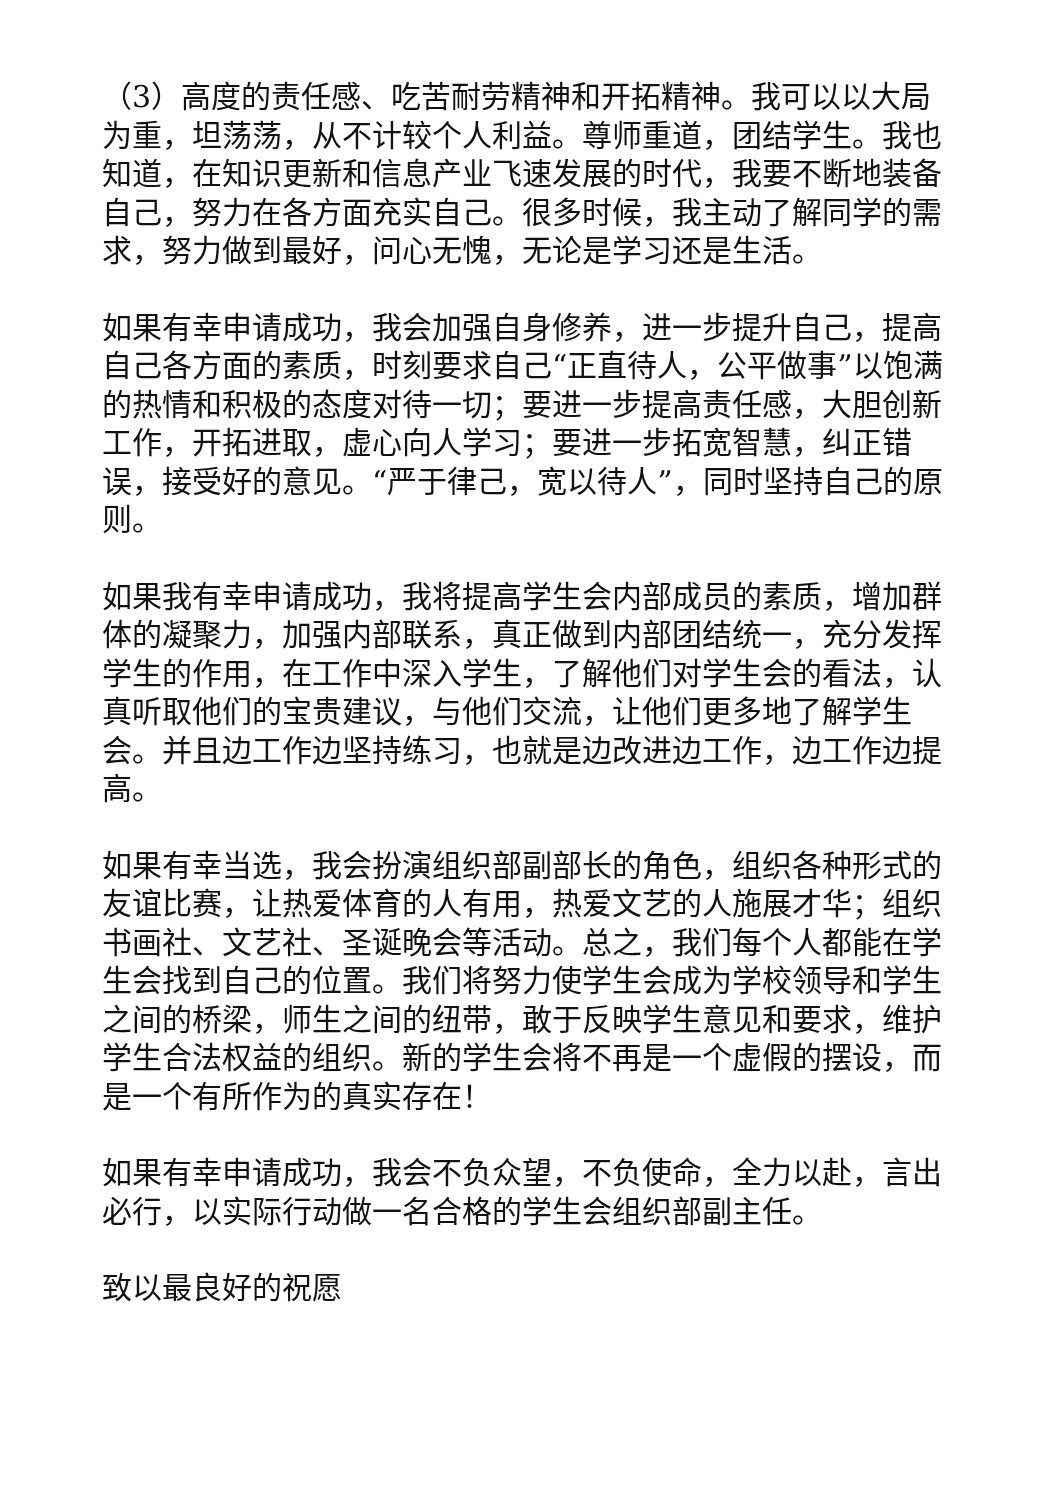（3）高度的责任感、吃苦耐劳精神和开拓精神。我可以以大局为重，坦荡荡，从不计较个人利益。尊师重道，团结学生。我也知道，在知识更新和信息产业飞速发展的时代，我要不断地装备自己，努力在各方面充实自己。很多时候，我主动了解同学的需求，努力做到最好，问心无愧，无论是学习还是生活。
如果有幸申请成功，我会加强自身修养，进一步提升自己，提高自己各方面的素质，时刻要求自己“正直待人，公平做事”以饱满的热情和积极的态度对待一切；要进一步提高责任感，大胆创新工作，开拓进取，虚心向人学习；要进一步拓宽智慧，纠正错误，接受好的意见。“严于律己，宽以待人”，同时坚持自己的原则。
如果我有幸申请成功，我将提高学生会内部成员的素质，增加群体的凝聚力，加强内部联系，真正做到内部团结统一，充分发挥学生的作用，在工作中深入学生，了解他们对学生会的看法，认真听取他们的宝贵建议，与他们交流，让他们更多地了解学生会。并且边工作边坚持练习，也就是边改进边工作，边工作边提高。
如果有幸当选，我会扮演组织部副部长的角色，组织各种形式的友谊比赛，让热爱体育的人有用，热爱文艺的人施展才华；组织书画社、文艺社、圣诞晚会等活动。总之，我们每个人都能在学生会找到自己的位置。我们将努力使学生会成为学校领导和学生之间的桥梁，师生之间的纽带，敢于反映学生意见和要求，维护学生合法权益的组织。新的学生会将不再是一个虚假的摆设，而是一个有所作为的真实存在！
如果有幸申请成功，我会不负众望，不负使命，全力以赴，言出必行，以实际行动做一名合格的学生会组织部副主任。
致以最良好的祝愿